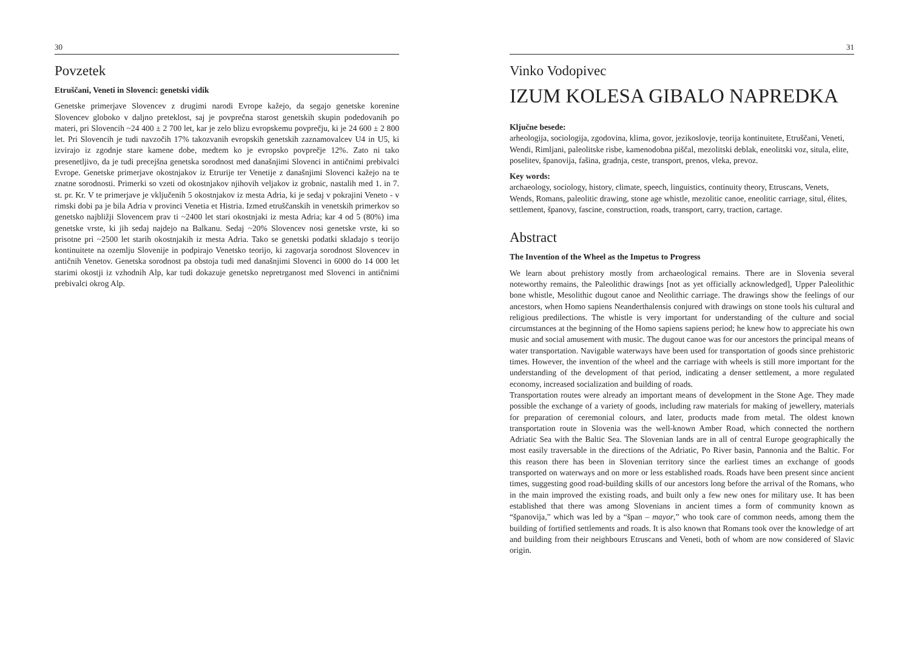30
Povzetek
Etruščani, Veneti in Slovenci: genetski vidik
Genetske primerjave Slovencev z drugimi narodi Evrope kažejo, da segajo genetske korenine Slovencev globoko v daljno preteklost, saj je povprečna starost genetskih skupin podedovanih po materi, pri Slovencih ~24 400 ± 2 700 let, kar je zelo blizu evropskemu povprečju, ki je 24 600 ± 2 800 let. Pri Slovencih je tudi navzočih 17% takozvanih evropskih genetskih zaznamovalcev U4 in U5, ki izvirajo iz zgodnje stare kamene dobe, medtem ko je evropsko povprečje 12%. Zato ni tako presenetljivo, da je tudi precejšna genetska sorodnost med današnjimi Slovenci in antičnimi prebivalci Evrope. Genetske primerjave okostnjakov iz Etrurije ter Venetije z današnjimi Slovenci kažejo na te znatne sorodnosti. Primerki so vzeti od okostnjakov njihovih veljakov iz grobnic, nastalih med 1. in 7. st. pr. Kr. V te primerjave je vključenih 5 okostnjakov iz mesta Adria, ki je sedaj v pokrajini Veneto - v rimski dobi pa je bila Adria v provinci Venetia et Histria. Izmed etruščanskih in venetskih primerkov so genetsko najbližji Slovencem prav ti ~2400 let stari okostnjaki iz mesta Adria; kar 4 od 5 (80%) ima genetske vrste, ki jih sedaj najdejo na Balkanu. Sedaj ~20% Slovencev nosi genetske vrste, ki so prisotne pri ~2500 let starih okostnjakih iz mesta Adria. Tako se genetski podatki skladajo s teorijo kontinuitete na ozemlju Slovenije in podpirajo Venetsko teorijo, ki zagovarja sorodnost Slovencev in antičnih Venetov. Genetska sorodnost pa obstoja tudi med današnjimi Slovenci in 6000 do 14 000 let starimi okostji iz vzhodnih Alp, kar tudi dokazuje genetsko nepretrganost med Slovenci in antičnimi prebivalci okrog Alp.
31
Vinko Vodopivec
IZUM KOLESA GIBALO NAPREDKA
Ključne besede:
arheologija, sociologija, zgodovina, klima, govor, jezikoslovje, teorija kontinuitete, Etruščani, Veneti, Wendi, Rimljani, paleolitske risbe, kamenodobna piščal, mezolitski deblak, eneolitski voz, situla, elite, poselitev, španovija, fašina, gradnja, ceste, transport, prenos, vleka, prevoz.
Key words:
archaeology, sociology, history, climate, speech, linguistics, continuity theory, Etruscans, Venets, Wends, Romans, paleolitic drawing, stone age whistle, mezolitic canoe, eneolitic carriage, situl, élites, settlement, španovy, fascine, construction, roads, transport, carry, traction, cartage.
Abstract
The Invention of the Wheel as the Impetus to Progress
We learn about prehistory mostly from archaeological remains. There are in Slovenia several noteworthy remains, the Paleolithic drawings [not as yet officially acknowledged], Upper Paleolithic bone whistle, Mesolithic dugout canoe and Neolithic carriage. The drawings show the feelings of our ancestors, when Homo sapiens Neanderthalensis conjured with drawings on stone tools his cultural and religious predilections. The whistle is very important for understanding of the culture and social circumstances at the beginning of the Homo sapiens sapiens period; he knew how to appreciate his own music and social amusement with music. The dugout canoe was for our ancestors the principal means of water transportation. Navigable waterways have been used for transportation of goods since prehistoric times. However, the invention of the wheel and the carriage with wheels is still more important for the understanding of the development of that period, indicating a denser settlement, a more regulated economy, increased socialization and building of roads.
Transportation routes were already an important means of development in the Stone Age. They made possible the exchange of a variety of goods, including raw materials for making of jewellery, materials for preparation of ceremonial colours, and later, products made from metal. The oldest known transportation route in Slovenia was the well-known Amber Road, which connected the northern Adriatic Sea with the Baltic Sea. The Slovenian lands are in all of central Europe geographically the most easily traversable in the directions of the Adriatic, Po River basin, Pannonia and the Baltic. For this reason there has been in Slovenian territory since the earliest times an exchange of goods transported on waterways and on more or less established roads. Roads have been present since ancient times, suggesting good road-building skills of our ancestors long before the arrival of the Romans, who in the main improved the existing roads, and built only a few new ones for military use. It has been established that there was among Slovenians in ancient times a form of community known as “španovija,” which was led by a “špan – mayor,” who took care of common needs, among them the building of fortified settlements and roads. It is also known that Romans took over the knowledge of art and building from their neighbours Etruscans and Veneti, both of whom are now considered of Slavic origin.